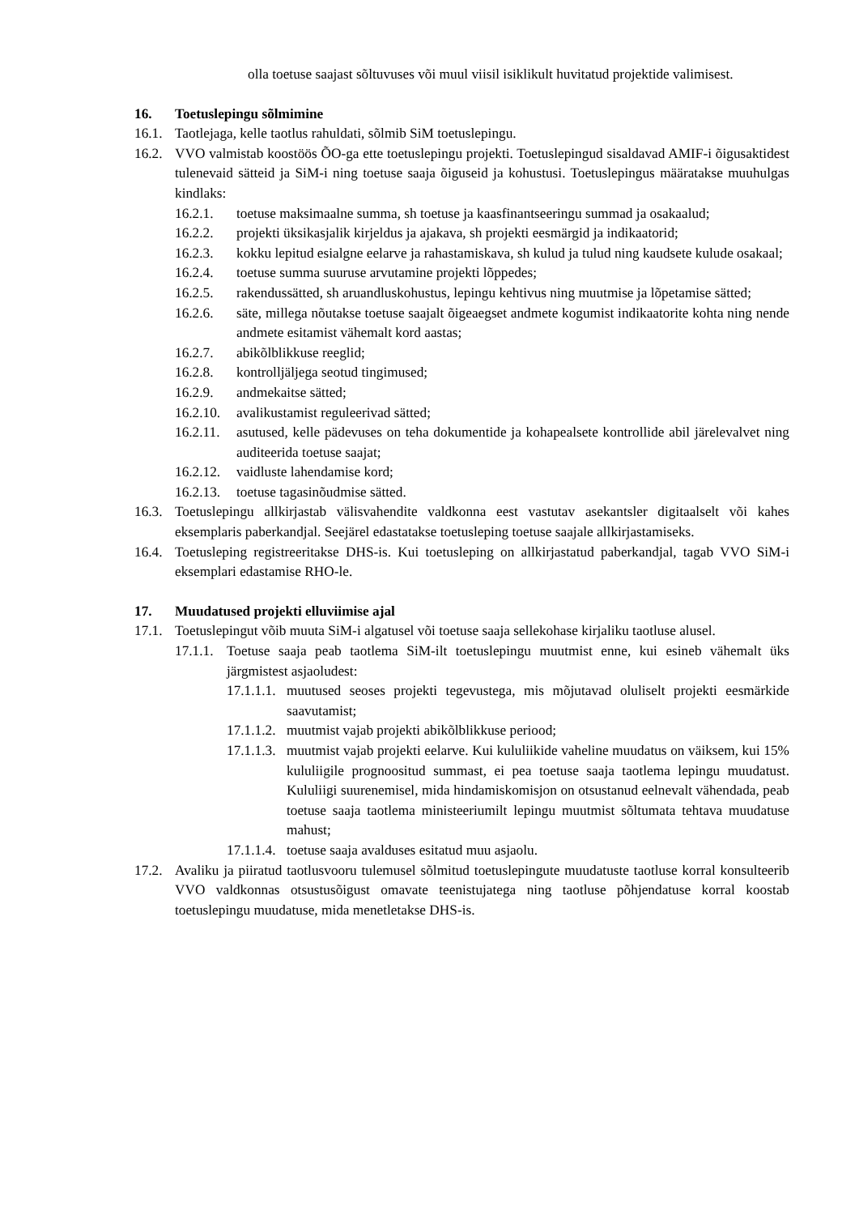olla toetuse saajast sõltuvuses või muul viisil isiklikult huvitatud projektide valimisest.
16. Toetuslepingu sõlmimine
16.1. Taotlejaga, kelle taotlus rahuldati, sõlmib SiM toetuslepingu.
16.2. VVO valmistab koostöös ÕO-ga ette toetuslepingu projekti. Toetuslepingud sisaldavad AMIF-i õigusaktidest tulenevaid sätteid ja SiM-i ning toetuse saaja õiguseid ja kohustusi. Toetuslepingus määratakse muuhulgas kindlaks:
16.2.1. toetuse maksimaalne summa, sh toetuse ja kaasfinantseeringu summad ja osakaalud;
16.2.2. projekti üksikasjalik kirjeldus ja ajakava, sh projekti eesmärgid ja indikaatorid;
16.2.3. kokku lepitud esialgne eelarve ja rahastamiskava, sh kulud ja tulud ning kaudsete kulude osakaal;
16.2.4. toetuse summa suuruse arvutamine projekti lõppedes;
16.2.5. rakendussätted, sh aruandluskohustus, lepingu kehtivus ning muutmise ja lõpetamise sätted;
16.2.6. säte, millega nõutakse toetuse saajalt õigeaegset andmete kogumist indikaatorite kohta ning nende andmete esitamist vähemalt kord aastas;
16.2.7. abikõlblikkuse reeglid;
16.2.8. kontrolljäljega seotud tingimused;
16.2.9. andmekaitse sätted;
16.2.10. avalikustamist reguleerivad sätted;
16.2.11. asutused, kelle pädevuses on teha dokumentide ja kohapealsete kontrollide abil järelevalvet ning auditeerida toetuse saajat;
16.2.12. vaidluste lahendamise kord;
16.2.13. toetuse tagasinõudmise sätted.
16.3. Toetuslepingu allkirjastab välisvahendite valdkonna eest vastutav asekantsler digitaalselt või kahes eksemplaris paberkandjal. Seejärel edastatakse toetusleping toetuse saajale allkirjastamiseks.
16.4. Toetusleping registreeritakse DHS-is. Kui toetusleping on allkirjastatud paberkandjal, tagab VVO SiM-i eksemplari edastamise RHO-le.
17. Muudatused projekti elluviimise ajal
17.1. Toetuslepingut võib muuta SiM-i algatusel või toetuse saaja sellekohase kirjaliku taotluse alusel.
17.1.1. Toetuse saaja peab taotlema SiM-ilt toetuslepingu muutmist enne, kui esineb vähemalt üks järgmistest asjaoludest:
17.1.1.1. muutused seoses projekti tegevustega, mis mõjutavad oluliselt projekti eesmärkide saavutamist;
17.1.1.2. muutmist vajab projekti abikõlblikkuse periood;
17.1.1.3. muutmist vajab projekti eelarve. Kui kululiikide vaheline muudatus on väiksem, kui 15% kululiigile prognoositud summast, ei pea toetuse saaja taotlema lepingu muudatust. Kululiigi suurenemisel, mida hindamiskomisjon on otsustanud eelnevalt vähendada, peab toetuse saaja taotlema ministeeriumilt lepingu muutmist sõltumata tehtava muudatuse mahust;
17.1.1.4. toetuse saaja avalduses esitatud muu asjaolu.
17.2. Avaliku ja piiratud taotlusvooru tulemusel sõlmitud toetuslepingute muudatuste taotluse korral konsulteerib VVO valdkonnas otsustusõigust omavate teenistujatega ning taotluse põhjendatuse korral koostab toetuslepingu muudatuse, mida menetletakse DHS-is.